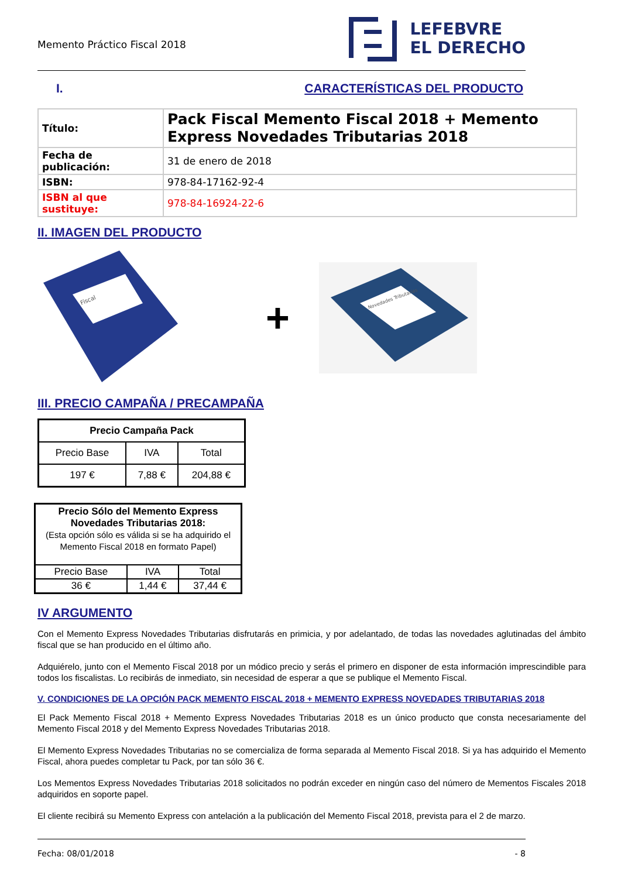Memento Práctico Fiscal 2018
LEFEBVRE
EL DERECHO
I. CARACTERÍSTICAS DEL PRODUCTO
| Título: | Pack Fiscal Memento Fiscal 2018 + Memento Express Novedades Tributarias 2018 |
| Fecha de publicación: | 31 de enero de 2018 |
| ISBN: | 978-84-17162-92-4 |
| ISBN al que sustituye: | 978-84-16924-22-6 |
II. IMAGEN DEL PRODUCTO
Fiscal
+
Novedades Tributarias
III. PRECIO CAMPAÑA / PRECAMPAÑA
| Precio Campaña Pack | | |
| --- | --- | --- |
| Precio Base | IVA | Total |
| 197 € | 7,88 € | 204,88 € |
| Precio Sólo del Memento Express Novedades Tributarias 2018: (Esta opción sólo es válida si se ha adquirido el Memento Fiscal 2018 en formato Papel) | | |
| Precio Base | IVA | Total |
| 36 € | 1,44 € | 37,44 € |
IV ARGUMENTO
Con el Memento Express Novedades Tributarias disfrutarás en primicia, y por adelantado, de todas las novedades aglutinadas del ámbito fiscal que se han producido en el último año.
Adquiérelo, junto con el Memento Fiscal 2018 por un módico precio y serás el primero en disponer de esta información imprescindible para todos los fiscalistas. Lo recibirás de inmediato, sin necesidad de esperar a que se publique el Memento Fiscal.
V. CONDICIONES DE LA OPCIÓN PACK MEMENTO FISCAL 2018 + MEMENTO EXPRESS NOVEDADES TRIBUTARIAS 2018
El Pack Memento Fiscal 2018 + Memento Express Novedades Tributarias 2018 es un único producto que consta necesariamente del Memento Fiscal 2018 y del Memento Express Novedades Tributarias 2018.
El Memento Express Novedades Tributarias no se comercializa de forma separada al Memento Fiscal 2018. Si ya has adquirido el Memento Fiscal, ahora puedes completar tu Pack, por tan sólo 36 €.
Los Mementos Express Novedades Tributarias 2018 solicitados no podrán exceder en ningún caso del número de Mementos Fiscales 2018 adquiridos en soporte papel.
El cliente recibirá su Memento Express con antelación a la publicación del Memento Fiscal 2018, prevista para el 2 de marzo.
Fecha: 08/01/2018 - 8